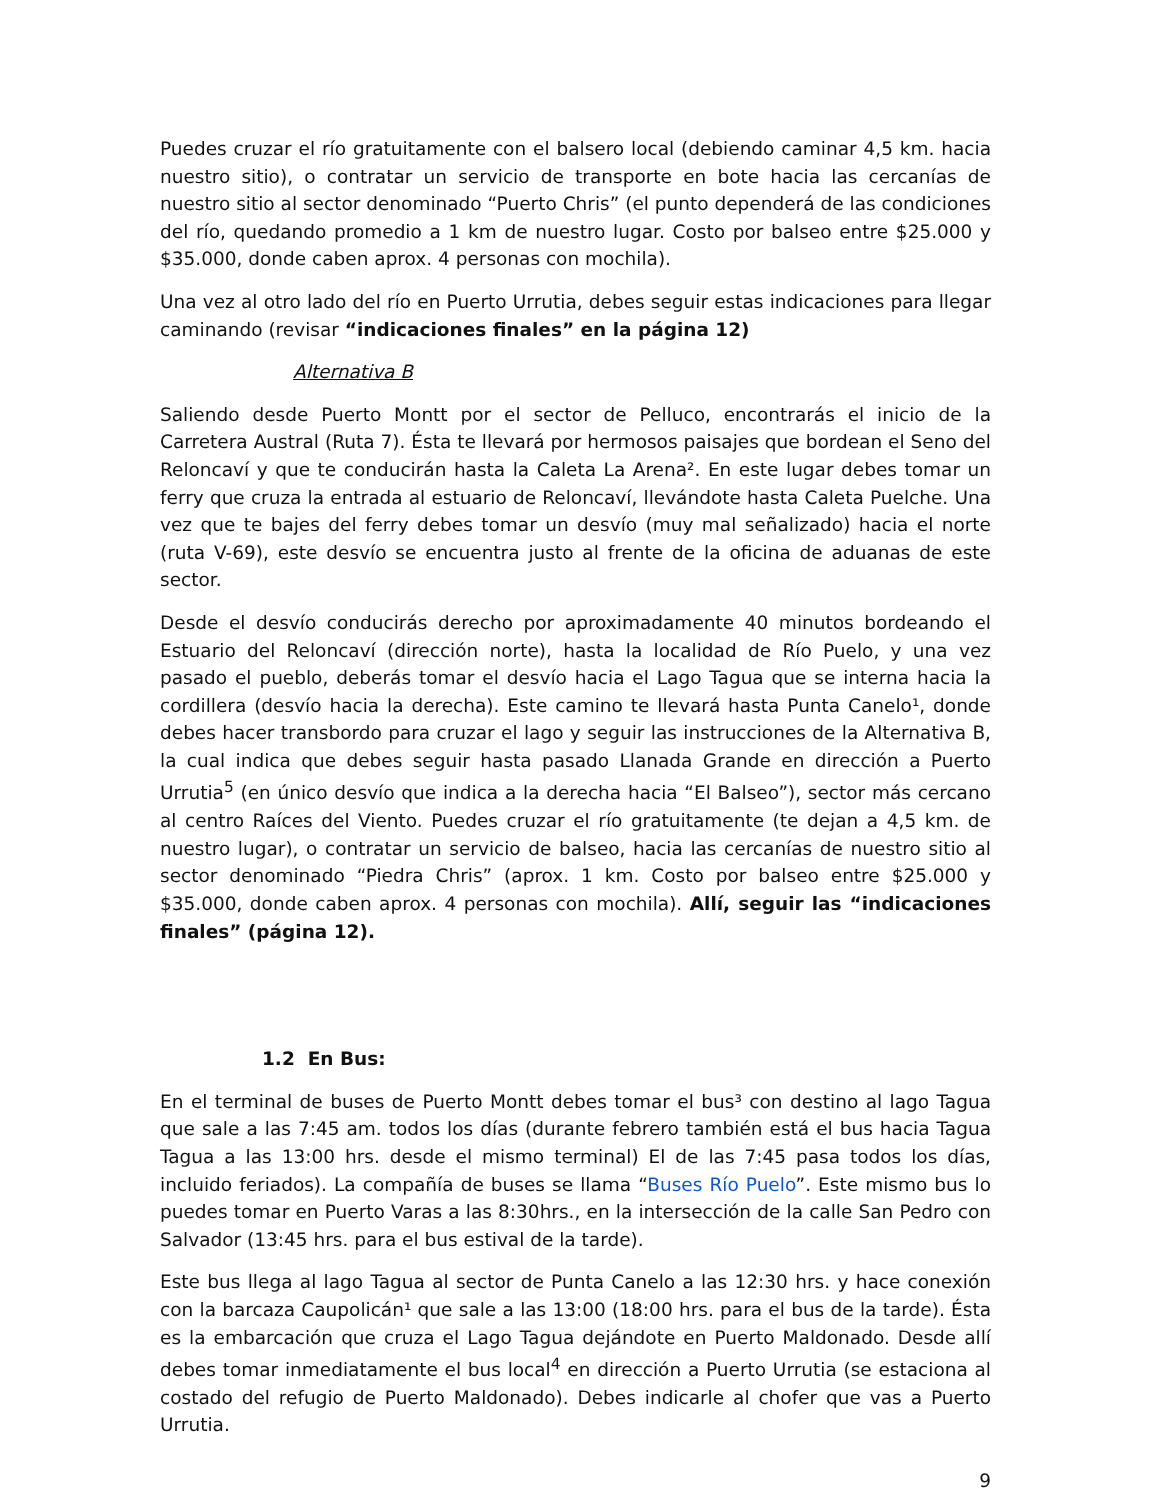Puedes cruzar el río gratuitamente con el balsero local (debiendo caminar 4,5 km. hacia nuestro sitio), o contratar un servicio de transporte en bote hacia las cercanías de nuestro sitio al sector denominado “Puerto Chris” (el punto dependerá de las condiciones del río, quedando promedio a 1 km de nuestro lugar. Costo por balseo entre $25.000 y $35.000, donde caben aprox. 4 personas con mochila).
Una vez al otro lado del río en Puerto Urrutia, debes seguir estas indicaciones para llegar caminando (revisar “indicaciones finales” en la página 12)
Alternativa B
Saliendo desde Puerto Montt por el sector de Pelluco, encontrarás el inicio de la Carretera Austral (Ruta 7). Ésta te llevará por hermosos paisajes que bordean el Seno del Reloncaví y que te conducirán hasta la Caleta La Arena². En este lugar debes tomar un ferry que cruza la entrada al estuario de Reloncaví, llevándote hasta Caleta Puelche. Una vez que te bajes del ferry debes tomar un desvío (muy mal señalizado) hacia el norte (ruta V-69), este desvío se encuentra justo al frente de la oficina de aduanas de este sector.
Desde el desvío conducirás derecho por aproximadamente 40 minutos bordeando el Estuario del Reloncaví (dirección norte), hasta la localidad de Río Puelo, y una vez pasado el pueblo, deberás tomar el desvío hacia el Lago Tagua que se interna hacia la cordillera (desvío hacia la derecha). Este camino te llevará hasta Punta Canelo¹, donde debes hacer transbordo para cruzar el lago y seguir las instrucciones de la Alternativa B, la cual indica que debes seguir hasta pasado Llanada Grande en dirección a Puerto Urrutia<sup>5</sup> (en único desvío que indica a la derecha hacia “El Balseo”), sector más cercano al centro Raíces del Viento. Puedes cruzar el río gratuitamente (te dejan a 4,5 km. de nuestro lugar), o contratar un servicio de balseo, hacia las cercanías de nuestro sitio al sector denominado “Piedra Chris” (aprox. 1 km. Costo por balseo entre $25.000 y $35.000, donde caben aprox. 4 personas con mochila). Allí, seguir las “indicaciones finales” (página 12).
1.2 En Bus:
En el terminal de buses de Puerto Montt debes tomar el bus³ con destino al lago Tagua que sale a las 7:45 am. todos los días (durante febrero también está el bus hacia Tagua Tagua a las 13:00 hrs. desde el mismo terminal) El de las 7:45 pasa todos los días, incluido feriados). La compañía de buses se llama “Buses Río Puelo”. Este mismo bus lo puedes tomar en Puerto Varas a las 8:30hrs., en la intersección de la calle San Pedro con Salvador (13:45 hrs. para el bus estival de la tarde).
Este bus llega al lago Tagua al sector de Punta Canelo a las 12:30 hrs. y hace conexión con la barcaza Caupolicán¹ que sale a las 13:00 (18:00 hrs. para el bus de la tarde). Ésta es la embarcación que cruza el Lago Tagua dejándote en Puerto Maldonado. Desde allí debes tomar inmediatamente el bus local<sup>4</sup> en dirección a Puerto Urrutia (se estaciona al costado del refugio de Puerto Maldonado). Debes indicarle al chofer que vas a Puerto Urrutia.
9